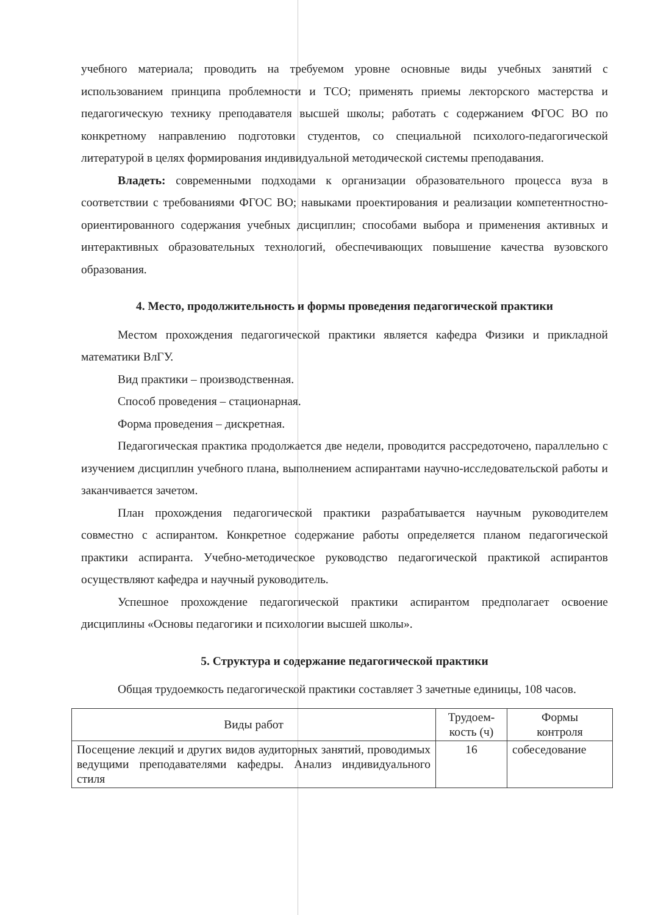учебного материала; проводить на требуемом уровне основные виды учебных занятий с использованием принципа проблемности и ТСО; применять приемы лекторского мастерства и педагогическую технику преподавателя высшей школы; работать с содержанием ФГОС ВО по конкретному направлению подготовки студентов, со специальной психолого-педагогической литературой в целях формирования индивидуальной методической системы преподавания.
Владеть: современными подходами к организации образовательного процесса вуза в соответствии с требованиями ФГОС ВО; навыками проектирования и реализации компетентностно-ориентированного содержания учебных дисциплин; способами выбора и применения активных и интерактивных образовательных технологий, обеспечивающих повышение качества вузовского образования.
4. Место, продолжительность и формы проведения педагогической практики
Местом прохождения педагогической практики является кафедра Физики и прикладной математики ВлГУ.
Вид практики – производственная.
Способ проведения – стационарная.
Форма проведения – дискретная.
Педагогическая практика продолжается две недели, проводится рассредоточено, параллельно с изучением дисциплин учебного плана, выполнением аспирантами научно-исследовательской работы и заканчивается зачетом.
План прохождения педагогической практики разрабатывается научным руководителем совместно с аспирантом. Конкретное содержание работы определяется планом педагогической практики аспиранта. Учебно-методическое руководство педагогической практикой аспирантов осуществляют кафедра и научный руководитель.
Успешное прохождение педагогической практики аспирантом предполагает освоение дисциплины «Основы педагогики и психологии высшей школы».
5. Структура и содержание педагогической практики
Общая трудоемкость педагогической практики составляет 3 зачетные единицы, 108 часов.
| Виды работ | Трудоем- кость (ч) | Формы контроля |
| --- | --- | --- |
| Посещение лекций и других видов аудиторных занятий, проводимых ведущими преподавателями кафедры. Анализ индивидуального стиля | 16 | собеседование |